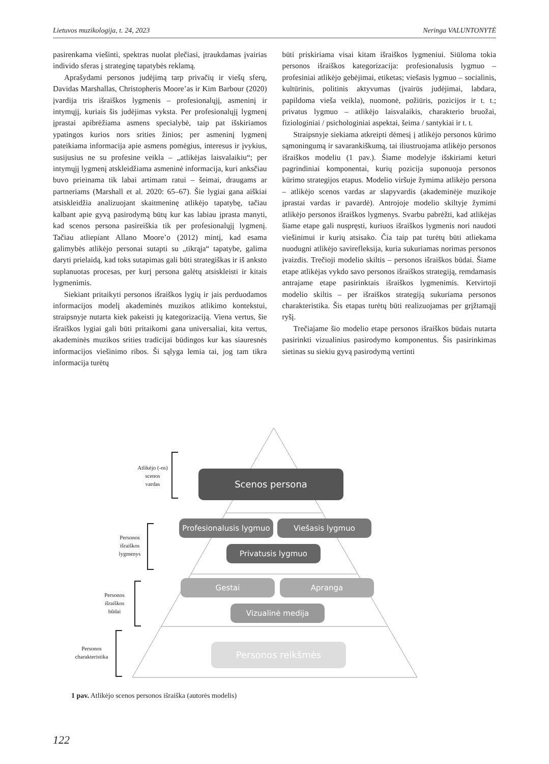Lietuvos muzikologija, t. 24, 2023 Neringa VALUNTONYTĖ
pasirenkama viešinti, spektras nuolat plečiasi, įtraukdamas įvairias individo sferas į strateginę tapatybės reklamą.
Aprašydami personos judėjimą tarp privačių ir viešų sferų, Davidas Marshallas, Christopheris Moore’as ir Kim Barbour (2020) įvardija tris išraiškos lygmenis – profesionalųjį, asmeninį ir intymųjį, kuriais šis judėjimas vyksta. Per profesionalųjį lygmenį įprastai apibrėžiama asmens specialybė, taip pat išskiriamos ypatingos kurios nors srities žinios; per asmeninį lygmenį pateikiama informacija apie asmens pomėgius, interesus ir įvykius, susijusius ne su profesine veikla – „atlikėjas laisvalaikiu“; per intymųjį lygmenį atskleidžiama asmeninė informacija, kuri anksčiau buvo prieinama tik labai artimam ratui – šeimai, draugams ar partneriams (Marshall et al. 2020: 65–67). Šie lygiai gana aiškiai atsiskleidžia analizuojant skaitmeninę atlikėjo tapatybę, tačiau kalbant apie gyvą pasirodymą būtų kur kas labiau įprasta manyti, kad scenos persona pasireiškia tik per profesionalųjį lygmenį. Tačiau atliepiant Allano Moore’o (2012) mintį, kad esama galimybės atlikėjo personai sutapti su „tikrąja“ tapatybe, galima daryti prielaidą, kad toks sutapimas gali būti strategiškas ir iš anksto suplanuotas procesas, per kurį persona galėtų atsiskleisti ir kitais lygmenimis.
Siekiant pritaikyti personos išraiškos lygių ir jais perduodamos informacijos modelį akademinės muzikos atlikimo kontekstui, straipsnyje nutarta kiek pakeisti jų kategorizaciją. Viena vertus, šie išraiškos lygiai gali būti pritaikomi gana universaliai, kita vertus, akademinės muzikos srities tradicijai būdingos kur kas siauresnės informacijos viešinimo ribos. Ši sąlyga lemia tai, jog tam tikra informacija turėtų
būti priskiriama visai kitam išraiškos lygmeniui. Siūloma tokia personos išraiškos kategorizacija: profesionalusis lygmuo – profesiniai atlikėjo gebėjimai, etiketas; viešasis lygmuo – socialinis, kultūrinis, politinis aktyvumas (įvairūs judėjimai, labdara, papildoma vieša veikla), nuomonė, požiūris, pozicijos ir t. t.; privatus lygmuo – atlikėjo laisvalaikis, charakterio bruožai, fiziologiniai / psichologiniai aspektai, šeima / santykiai ir t. t.
Straipsnyje siekiama atkreipti dėmesį į atlikėjo personos kūrimo sąmoningumą ir savarankiškumą, tai iliustruojama atlikėjo personos išraiškos modeliu (1 pav.). Šiame modelyje išskiriami keturi pagrindiniai komponentai, kurių pozicija suponuoja personos kūrimo strategijos etapus. Modelio viršuje žymima atlikėjo persona – atlikėjo scenos vardas ar slapyvardis (akademinėje muzikoje įprastai vardas ir pavardė). Antrojoje modelio skiltyje žymimi atlikėjo personos išraiškos lygmenys. Svarbu pabrėžti, kad atlikėjas šiame etape gali nuspręsti, kuriuos išraiškos lygmenis nori naudoti viešinimui ir kurių atsisako. Čia taip pat turėtų būti atliekama nuodugni atlikėjo savirefleksija, kuria sukuriamas norimas personos įvaizdis. Trečioji modelio skiltis – personos išraiškos būdai. Šiame etape atlikėjas vykdo savo personos išraiškos strategiją, remdamasis antrajame etape pasirinktais išraiškos lygmenimis. Ketvirtoji modelio skiltis – per išraiškos strategiją sukuriama personos charakteristika. Šis etapas turėtų būti realizuojamas per grįžtamąjį ryšį.
Trečiajame šio modelio etape personos išraiškos būdais nutarta pasirinkti vizualinius pasirodymo komponentus. Šis pasirinkimas sietinas su siekiu gyvą pasirodymą vertinti
Atlikėjo (-os)
scenos
vardas
Personos
išraiškos
lygmenys
Personos
išraiškos
būdai
Personos
charakteristika
Scenos persona
Profesionalusis lygmuo
Viešasis lygmuo
Privatusis lygmuo
Gestai Apranga
Vizualinė medija
Personos reikšmės
1 pav. Atlikėjo scenos personos išraiška (autorės modelis)
122